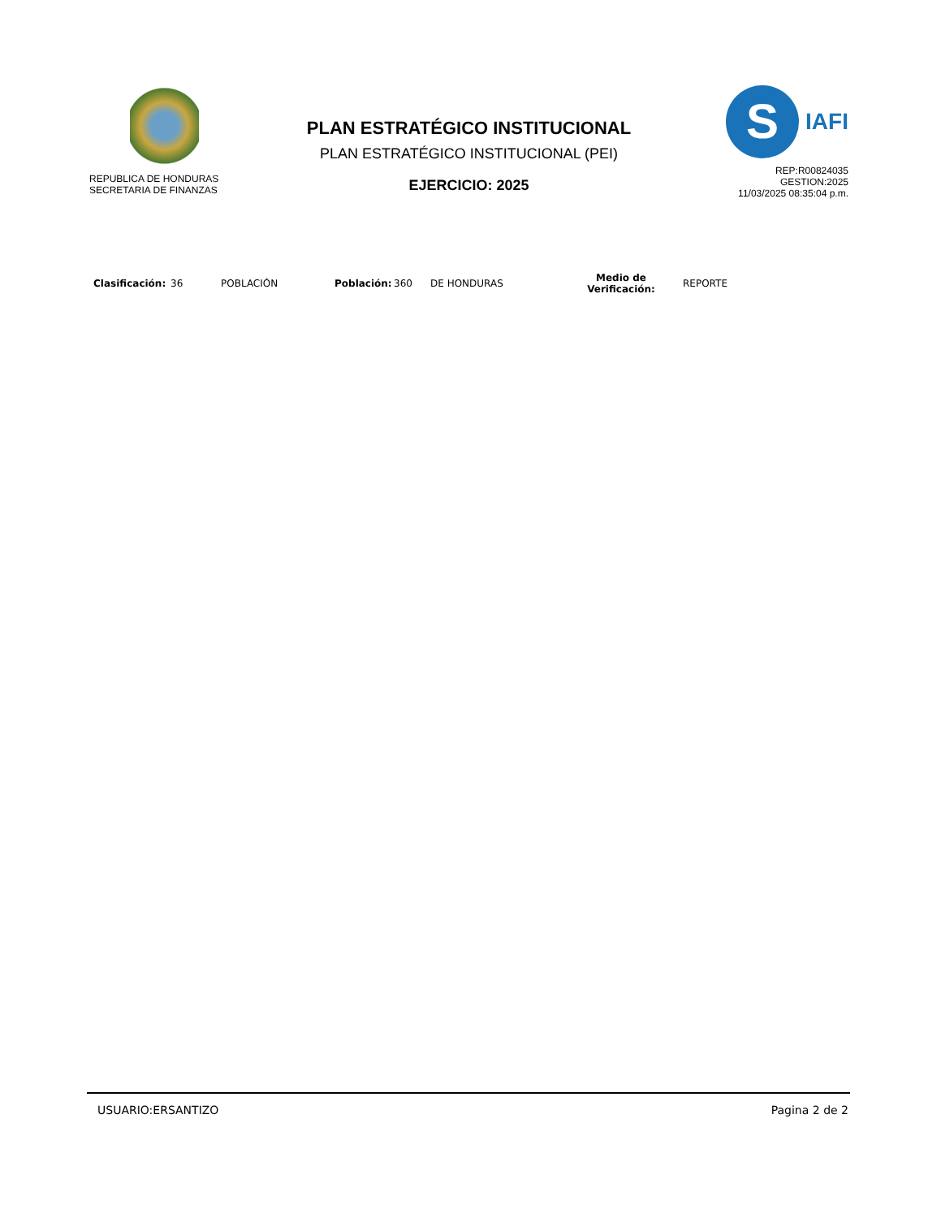REPUBLICA DE HONDURAS
SECRETARIA DE FINANZAS
PLAN ESTRATÉGICO INSTITUCIONAL
PLAN ESTRATÉGICO INSTITUCIONAL (PEI)
EJERCICIO: 2025
S
IAFI
REP:R00824035
GESTION:2025
11/03/2025 08:35:04 p.m.
Clasificación: 36 POBLACIÓN Población: 360 DE HONDURAS Medio de
Verificación: REPORTE
USUARIO:ERSANTIZO Pagina 2 de 2